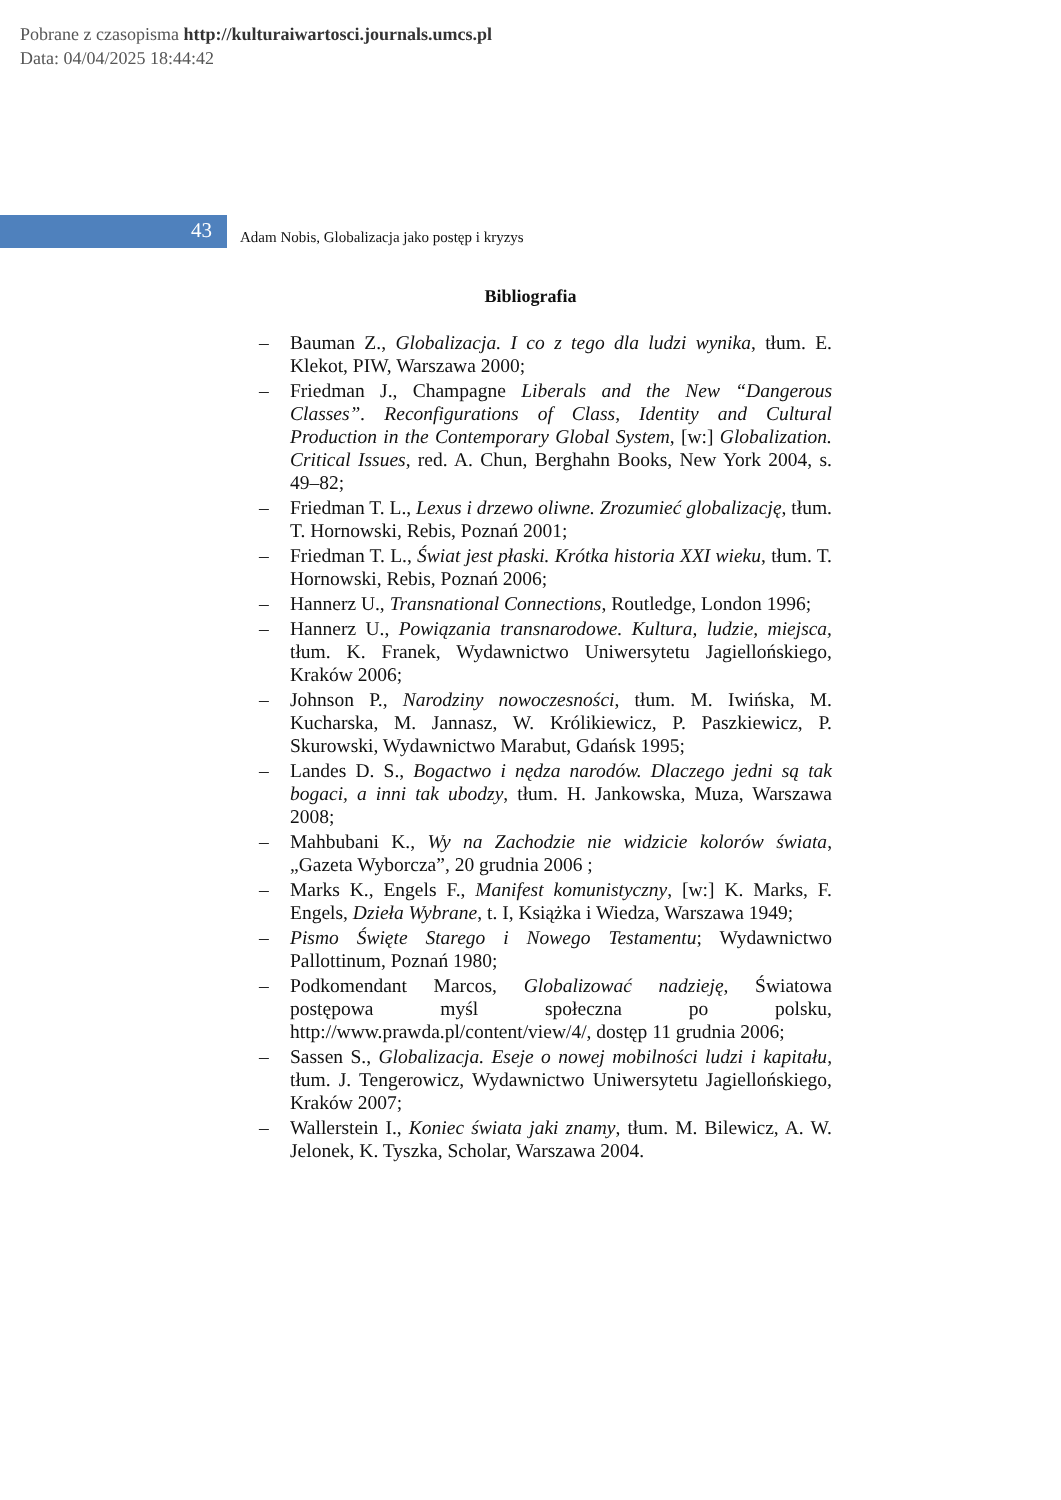Pobrane z czasopisma http://kulturaiwartosci.journals.umcs.pl
Data: 04/04/2025 18:44:42
43
Adam Nobis, Globalizacja jako postęp i kryzys
Bibliografia
– Bauman Z., Globalizacja. I co z tego dla ludzi wynika, tłum. E. Klekot, PIW, Warszawa 2000;
– Friedman J., Champagne Liberals and the New “Dangerous Classes”. Reconfigurations of Class, Identity and Cultural Production in the Contemporary Global System, [w:] Globalization. Critical Issues, red. A. Chun, Berghahn Books, New York 2004, s. 49–82;
– Friedman T. L., Lexus i drzewo oliwne. Zrozumieć globalizację, tłum. T. Hornowski, Rebis, Poznań 2001;
– Friedman T. L., Świat jest płaski. Krótka historia XXI wieku, tłum. T. Hornowski, Rebis, Poznań 2006;
– Hannerz U., Transnational Connections, Routledge, London 1996;
– Hannerz U., Powiązania transnarodowe. Kultura, ludzie, miejsca, tłum. K. Franek, Wydawnictwo Uniwersytetu Jagiellońskiego, Kraków 2006;
– Johnson P., Narodziny nowoczesności, tłum. M. Iwińska, M. Kucharska, M. Jannasz, W. Królikiewicz, P. Paszkiewicz, P. Skurowski, Wydawnictwo Marabut, Gdańsk 1995;
– Landes D. S., Bogactwo i nędza narodów. Dlaczego jedni są tak bogaci, a inni tak ubodzy, tłum. H. Jankowska, Muza, Warszawa 2008;
– Mahbubani K., Wy na Zachodzie nie widzicie kolorów świata, „Gazeta Wyborcza”, 20 grudnia 2006 ;
– Marks K., Engels F., Manifest komunistyczny, [w:] K. Marks, F. Engels, Dzieła Wybrane, t. I, Książka i Wiedza, Warszawa 1949;
– Pismo Święte Starego i Nowego Testamentu; Wydawnictwo Pallottinum, Poznań 1980;
– Podkomendant Marcos, Globalizować nadzieję, Światowa postępowa myśl społeczna po polsku, http://www.prawda.pl/content/view/4/, dostęp 11 grudnia 2006;
– Sassen S., Globalizacja. Eseje o nowej mobilności ludzi i kapitału, tłum. J. Tengerowicz, Wydawnictwo Uniwersytetu Jagiellońskiego, Kraków 2007;
– Wallerstein I., Koniec świata jaki znamy, tłum. M. Bilewicz, A. W. Jelonek, K. Tyszka, Scholar, Warszawa 2004.